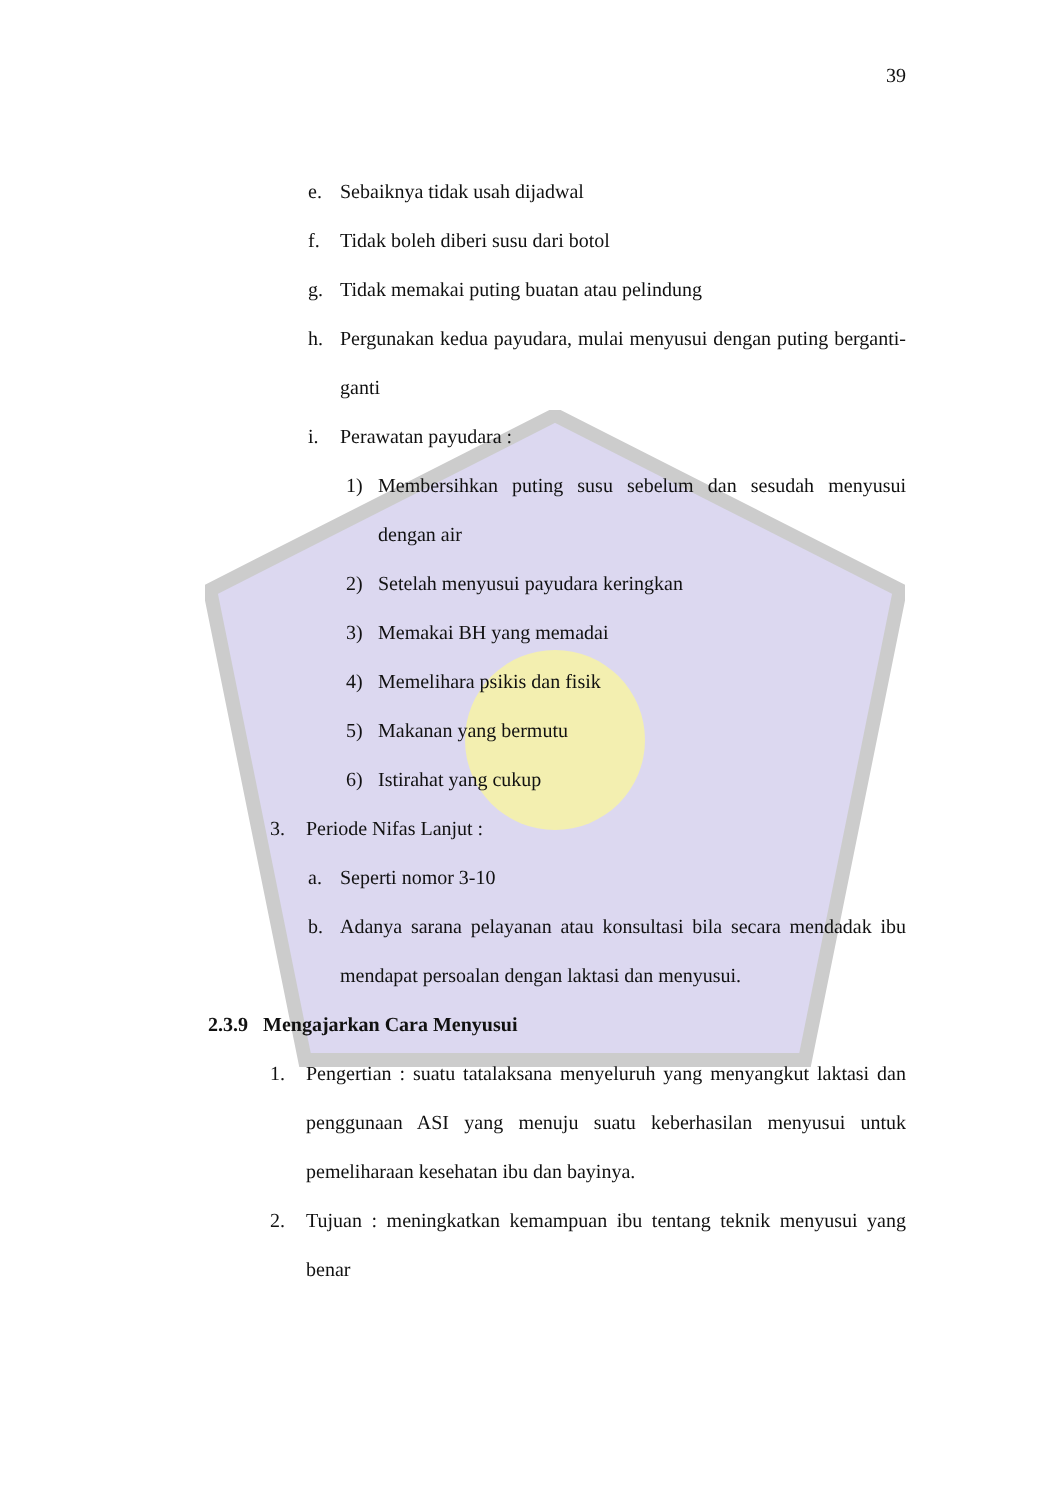39
e. Sebaiknya tidak usah dijadwal
f. Tidak boleh diberi susu dari botol
g. Tidak memakai puting buatan atau pelindung
h. Pergunakan kedua payudara, mulai menyusui dengan puting berganti-ganti
i. Perawatan payudara :
1) Membersihkan puting susu sebelum dan sesudah menyusui dengan air
2) Setelah menyusui payudara keringkan
3) Memakai BH yang memadai
4) Memelihara psikis dan fisik
5) Makanan yang bermutu
6) Istirahat yang cukup
3. Periode Nifas Lanjut :
a. Seperti nomor 3-10
b. Adanya sarana pelayanan atau konsultasi bila secara mendadak ibu mendapat persoalan dengan laktasi dan menyusui.
2.3.9 Mengajarkan Cara Menyusui
1. Pengertian : suatu tatalaksana menyeluruh yang menyangkut laktasi dan penggunaan ASI yang menuju suatu keberhasilan menyusui untuk pemeliharaan kesehatan ibu dan bayinya.
2. Tujuan : meningkatkan kemampuan ibu tentang teknik menyusui yang benar